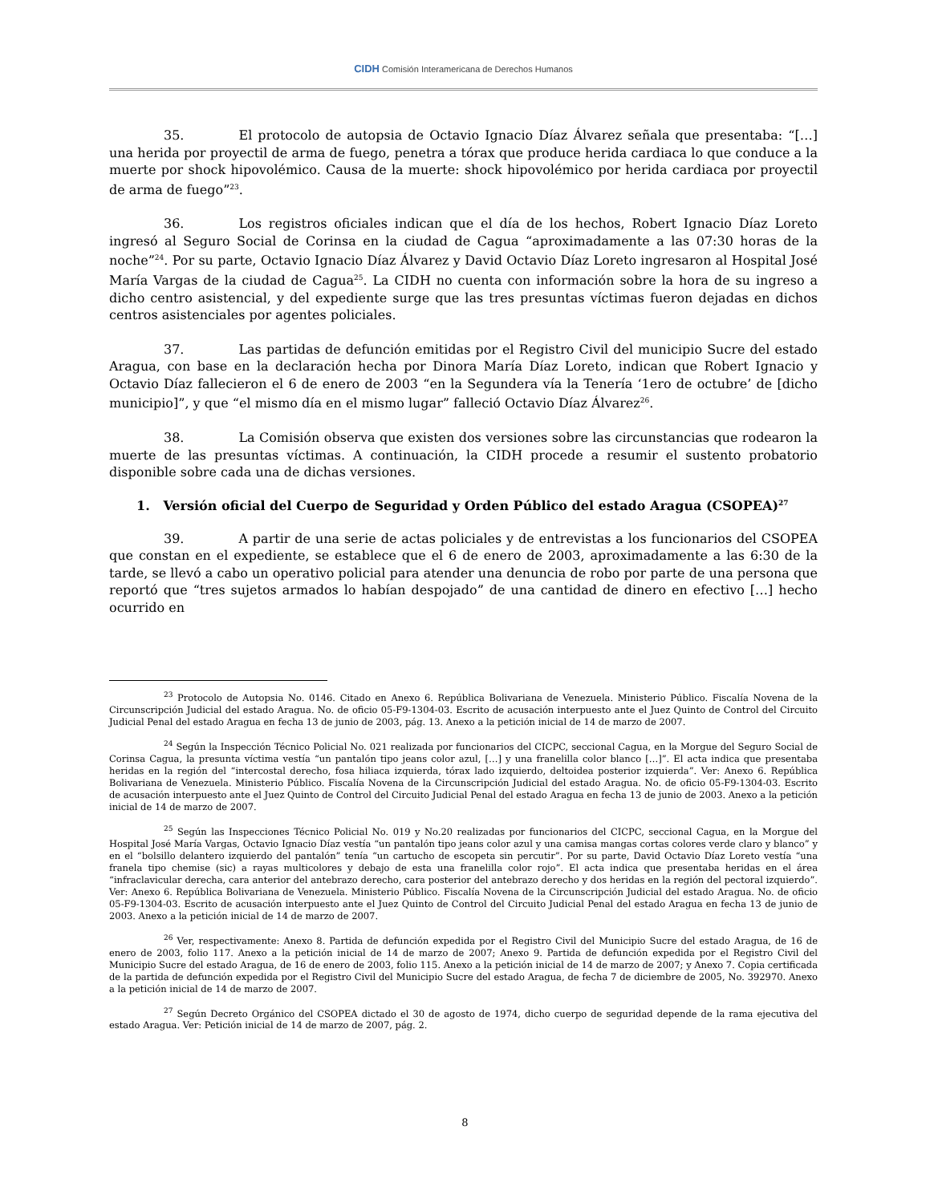CIDH Comisión Interamericana de Derechos Humanos
35. El protocolo de autopsia de Octavio Ignacio Díaz Álvarez señala que presentaba: “[…] una herida por proyectil de arma de fuego, penetra a tórax que produce herida cardiaca lo que conduce a la muerte por shock hipovolémico. Causa de la muerte: shock hipovolémico por herida cardiaca por proyectil de arma de fuego”<sup>23</sup>.
36. Los registros oficiales indican que el día de los hechos, Robert Ignacio Díaz Loreto ingresó al Seguro Social de Corinsa en la ciudad de Cagua “aproximadamente a las 07:30 horas de la noche”<sup>24</sup>. Por su parte, Octavio Ignacio Díaz Álvarez y David Octavio Díaz Loreto ingresaron al Hospital José María Vargas de la ciudad de Cagua<sup>25</sup>. La CIDH no cuenta con información sobre la hora de su ingreso a dicho centro asistencial, y del expediente surge que las tres presuntas víctimas fueron dejadas en dichos centros asistenciales por agentes policiales.
37. Las partidas de defunción emitidas por el Registro Civil del municipio Sucre del estado Aragua, con base en la declaración hecha por Dinora María Díaz Loreto, indican que Robert Ignacio y Octavio Díaz fallecieron el 6 de enero de 2003 “en la Segundera vía la Tenería ‘1ero de octubre’ de [dicho municipio]”, y que “el mismo día en el mismo lugar” falleció Octavio Díaz Álvarez<sup>26</sup>.
38. La Comisión observa que existen dos versiones sobre las circunstancias que rodearon la muerte de las presuntas víctimas. A continuación, la CIDH procede a resumir el sustento probatorio disponible sobre cada una de dichas versiones.
1. Versión oficial del Cuerpo de Seguridad y Orden Público del estado Aragua (CSOPEA)<sup>27</sup>
39. A partir de una serie de actas policiales y de entrevistas a los funcionarios del CSOPEA que constan en el expediente, se establece que el 6 de enero de 2003, aproximadamente a las 6:30 de la tarde, se llevó a cabo un operativo policial para atender una denuncia de robo por parte de una persona que reportó que “tres sujetos armados lo habían despojado” de una cantidad de dinero en efectivo […] hecho ocurrido en
<sup>23</sup> Protocolo de Autopsia No. 0146. Citado en Anexo 6. República Bolivariana de Venezuela. Ministerio Público. Fiscalía Novena de la Circunscripción Judicial del estado Aragua. No. de oficio 05-F9-1304-03. Escrito de acusación interpuesto ante el Juez Quinto de Control del Circuito Judicial Penal del estado Aragua en fecha 13 de junio de 2003, pág. 13. Anexo a la petición inicial de 14 de marzo de 2007.
<sup>24</sup> Según la Inspección Técnico Policial No. 021 realizada por funcionarios del CICPC, seccional Cagua, en la Morgue del Seguro Social de Corinsa Cagua, la presunta víctima vestía “un pantalón tipo jeans color azul, […] y una franelilla color blanco […]”. El acta indica que presentaba heridas en la región del “intercostal derecho, fosa hiliaca izquierda, tórax lado izquierdo, deltoidea posterior izquierda”. Ver: Anexo 6. República Bolivariana de Venezuela. Ministerio Público. Fiscalía Novena de la Circunscripción Judicial del estado Aragua. No. de oficio 05-F9-1304-03. Escrito de acusación interpuesto ante el Juez Quinto de Control del Circuito Judicial Penal del estado Aragua en fecha 13 de junio de 2003. Anexo a la petición inicial de 14 de marzo de 2007.
<sup>25</sup> Según las Inspecciones Técnico Policial No. 019 y No.20 realizadas por funcionarios del CICPC, seccional Cagua, en la Morgue del Hospital José María Vargas, Octavio Ignacio Díaz vestía “un pantalón tipo jeans color azul y una camisa mangas cortas colores verde claro y blanco” y en el “bolsillo delantero izquierdo del pantalón” tenía “un cartucho de escopeta sin percutir”. Por su parte, David Octavio Díaz Loreto vestía “una franela tipo chemise (sic) a rayas multicolores y debajo de esta una franelilla color rojo”. El acta indica que presentaba heridas en el área “infraclavicular derecha, cara anterior del antebrazo derecho, cara posterior del antebrazo derecho y dos heridas en la región del pectoral izquierdo”. Ver: Anexo 6. República Bolivariana de Venezuela. Ministerio Público. Fiscalía Novena de la Circunscripción Judicial del estado Aragua. No. de oficio 05-F9-1304-03. Escrito de acusación interpuesto ante el Juez Quinto de Control del Circuito Judicial Penal del estado Aragua en fecha 13 de junio de 2003. Anexo a la petición inicial de 14 de marzo de 2007.
<sup>26</sup> Ver, respectivamente: Anexo 8. Partida de defunción expedida por el Registro Civil del Municipio Sucre del estado Aragua, de 16 de enero de 2003, folio 117. Anexo a la petición inicial de 14 de marzo de 2007; Anexo 9. Partida de defunción expedida por el Registro Civil del Municipio Sucre del estado Aragua, de 16 de enero de 2003, folio 115. Anexo a la petición inicial de 14 de marzo de 2007; y Anexo 7. Copia certificada de la partida de defunción expedida por el Registro Civil del Municipio Sucre del estado Aragua, de fecha 7 de diciembre de 2005, No. 392970. Anexo a la petición inicial de 14 de marzo de 2007.
<sup>27</sup> Según Decreto Orgánico del CSOPEA dictado el 30 de agosto de 1974, dicho cuerpo de seguridad depende de la rama ejecutiva del estado Aragua. Ver: Petición inicial de 14 de marzo de 2007, pág. 2.
8